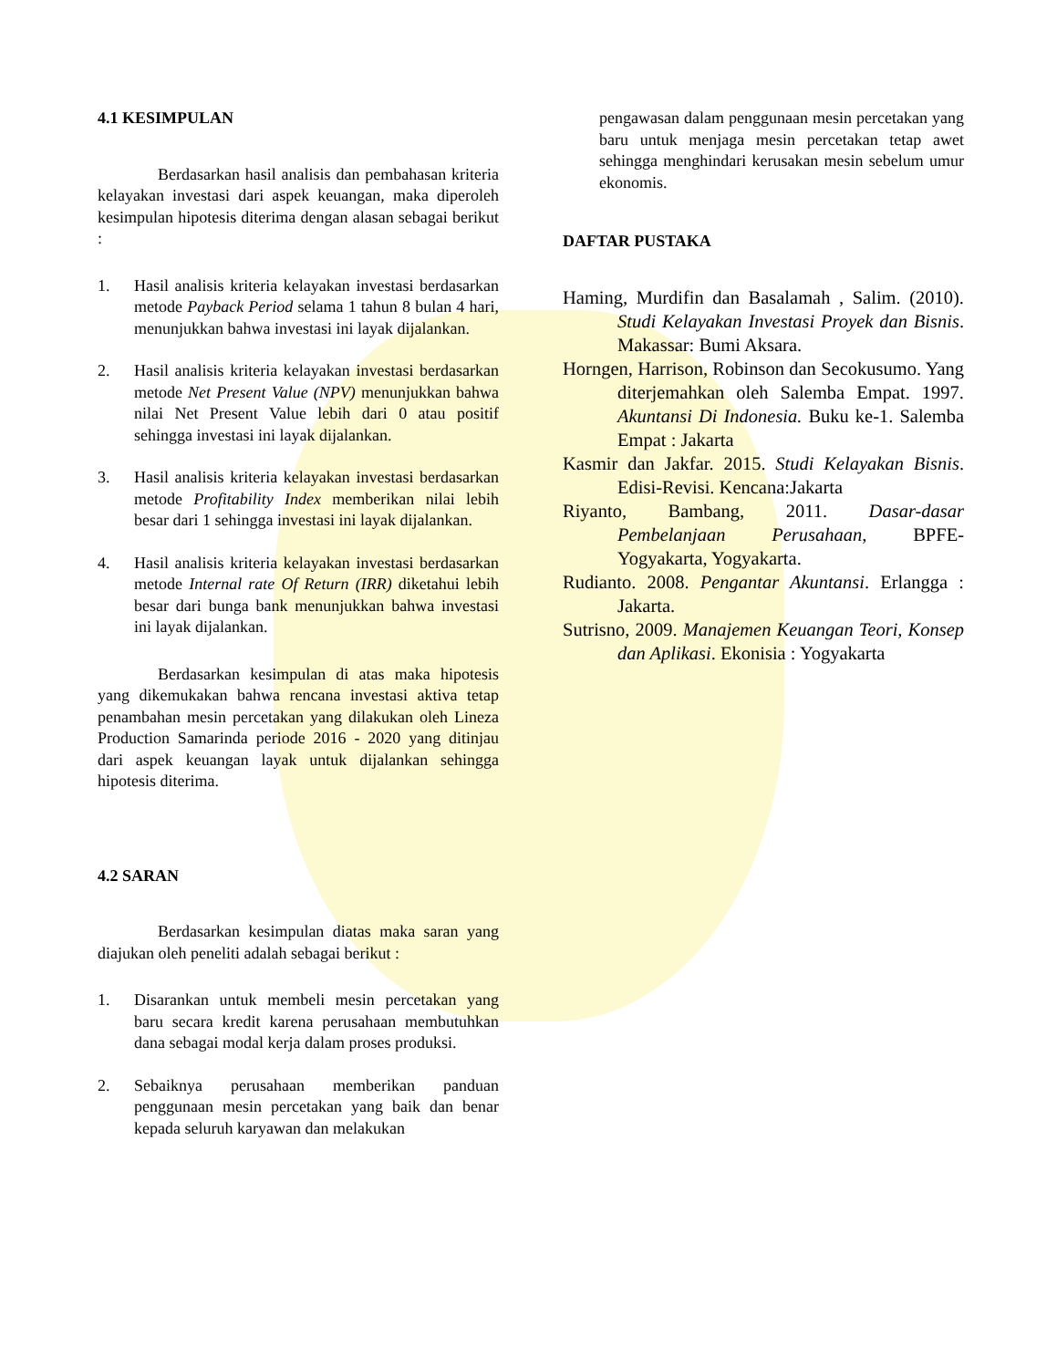4.1 KESIMPULAN
Berdasarkan hasil analisis dan pembahasan kriteria kelayakan investasi dari aspek keuangan, maka diperoleh kesimpulan hipotesis diterima dengan alasan sebagai berikut :
1. Hasil analisis kriteria kelayakan investasi berdasarkan metode Payback Period selama 1 tahun 8 bulan 4 hari, menunjukkan bahwa investasi ini layak dijalankan.
2. Hasil analisis kriteria kelayakan investasi berdasarkan metode Net Present Value (NPV) menunjukkan bahwa nilai Net Present Value lebih dari 0 atau positif sehingga investasi ini layak dijalankan.
3. Hasil analisis kriteria kelayakan investasi berdasarkan metode Profitability Index memberikan nilai lebih besar dari 1 sehingga investasi ini layak dijalankan.
4. Hasil analisis kriteria kelayakan investasi berdasarkan metode Internal rate Of Return (IRR) diketahui lebih besar dari bunga bank menunjukkan bahwa investasi ini layak dijalankan.
Berdasarkan kesimpulan di atas maka hipotesis yang dikemukakan bahwa rencana investasi aktiva tetap penambahan mesin percetakan yang dilakukan oleh Lineza Production Samarinda periode 2016 - 2020 yang ditinjau dari aspek keuangan layak untuk dijalankan sehingga hipotesis diterima.
4.2 SARAN
Berdasarkan kesimpulan diatas maka saran yang diajukan oleh peneliti adalah sebagai berikut :
1. Disarankan untuk membeli mesin percetakan yang baru secara kredit karena perusahaan membutuhkan dana sebagai modal kerja dalam proses produksi.
2. Sebaiknya perusahaan memberikan panduan penggunaan mesin percetakan yang baik dan benar kepada seluruh karyawan dan melakukan
pengawasan dalam penggunaan mesin percetakan yang baru untuk menjaga mesin percetakan tetap awet sehingga menghindari kerusakan mesin sebelum umur ekonomis.
DAFTAR PUSTAKA
Haming, Murdifin dan Basalamah , Salim. (2010). Studi Kelayakan Investasi Proyek dan Bisnis. Makassar: Bumi Aksara.
Horngen, Harrison, Robinson dan Secokusumo. Yang diterjemahkan oleh Salemba Empat. 1997. Akuntansi Di Indonesia. Buku ke-1. Salemba Empat : Jakarta
Kasmir dan Jakfar. 2015. Studi Kelayakan Bisnis. Edisi-Revisi. Kencana:Jakarta
Riyanto, Bambang, 2011. Dasar-dasar Pembelanjaan Perusahaan, BPFE-Yogyakarta, Yogyakarta.
Rudianto. 2008. Pengantar Akuntansi. Erlangga : Jakarta.
Sutrisno, 2009. Manajemen Keuangan Teori, Konsep dan Aplikasi. Ekonisia : Yogyakarta